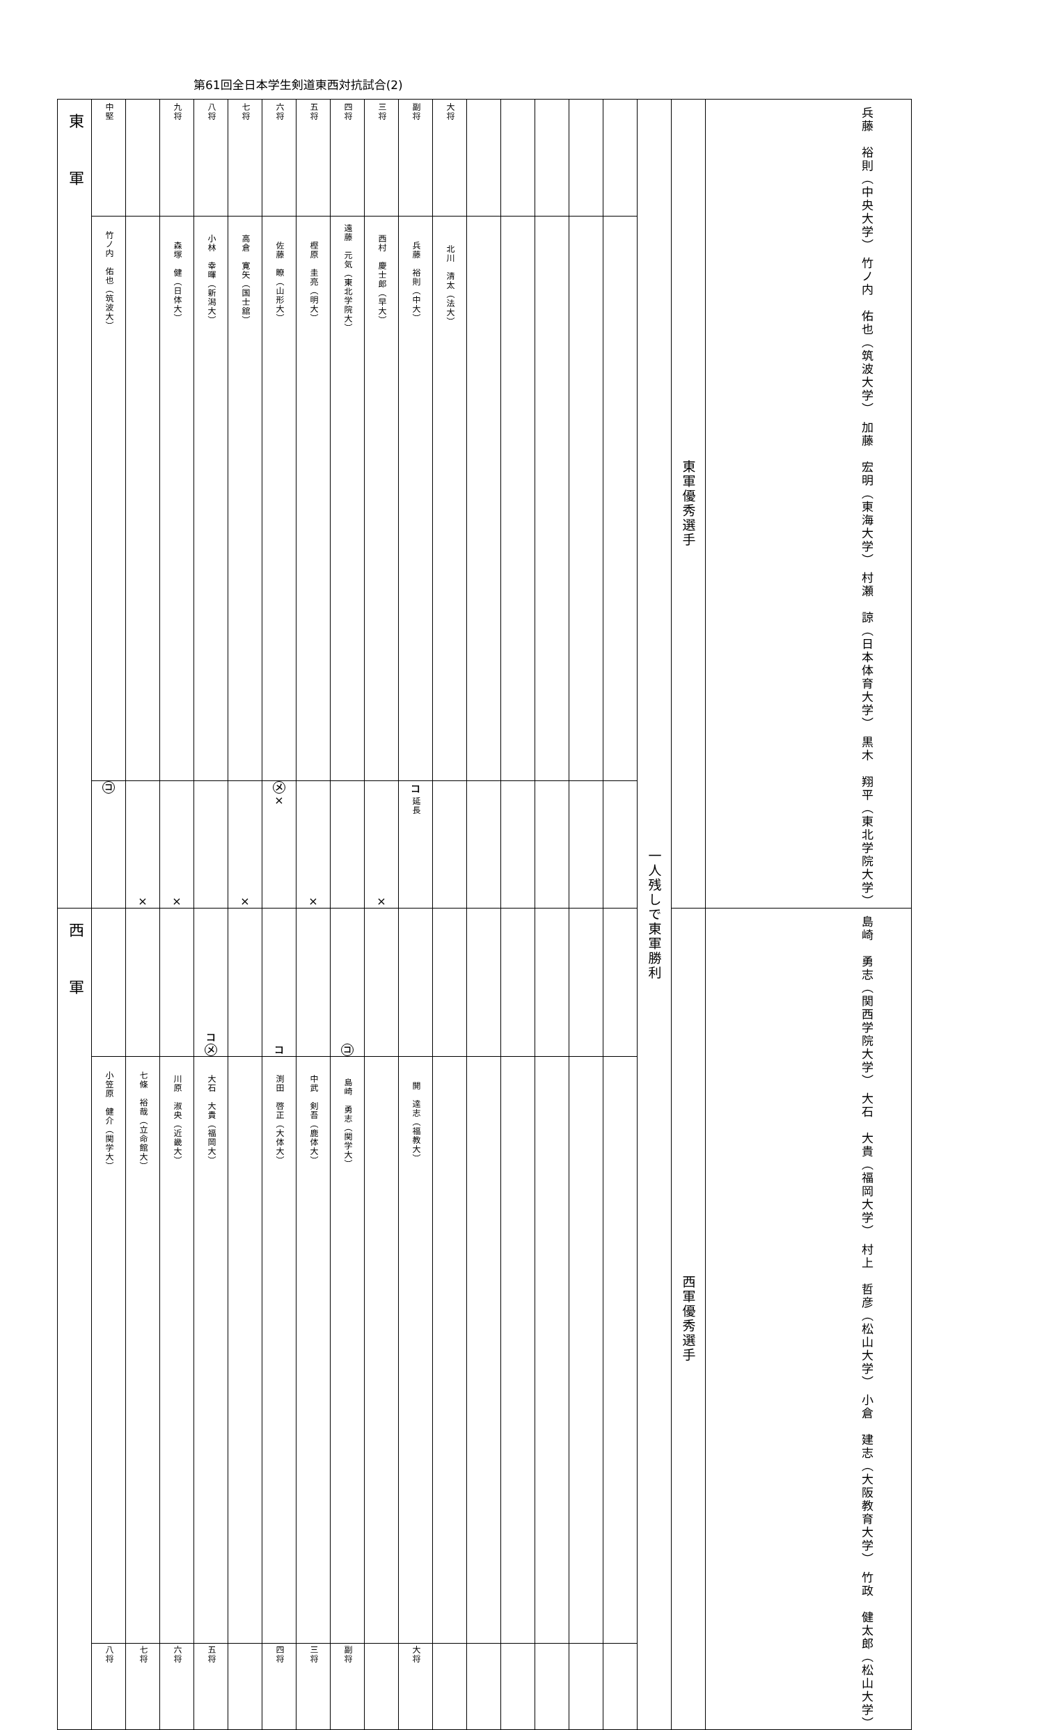第61回全日本学生剣道東西対抗試合(2)
| 東軍 | 中堅 | | 九将 | 八将 | 七将 | 六将 | 五将 | 四将 | 三将 | 副将 | 大将 | | | | | | 一人残しで東軍勝利 | 東軍優秀選手 | 兵藤 裕則（中央大学） 竹ノ内 佑也（筑波大学） 加藤 宏明（東海大学） 村瀬 諒（日本体育大学） 黒木 翔平（東北学院大学） |
| | 竹ノ内 佑也（筑波大） | | 森塚 健（日体大） | 小林 幸暉（新潟大） | 高倉 寛矢（国士舘） | 佐藤 瞭（山形大） | 樫原 圭亮（明大） | 遠藤 元気（東北学院大） | 西村 慶士郎（早大） | 兵藤 裕則（中大） | 北川 清太（法大） | | | | | | | | |
| | コ | × | × | | × | メ × | × | | × | コ 延長 | | | | | | | | | |
| 西軍 | | | | コ メ | | コ | | コ | | | | | | | | | | 西軍優秀選手 | 島崎 勇志（関西学院大学） 大石 大貴（福岡大学） 村上 哲彦（松山大学） 小倉 建志（大阪教育大学） 竹政 健太郎（松山大学） |
| | 小笠原 健介（関学大） | 七條 裕哉（立命館大） | 川原 淑央（近畿大） | 大石 大貴（福岡大） | | 渕田 啓正（大体大） | 中武 剣吾（鹿体大） | 島崎 勇志（関学大） | | 開 達志（福教大） | | | | | | | | | |
| | 八将 | 七将 | 六将 | 五将 | | 四将 | 三将 | 副将 | | 大将 | | | | | | | | | |